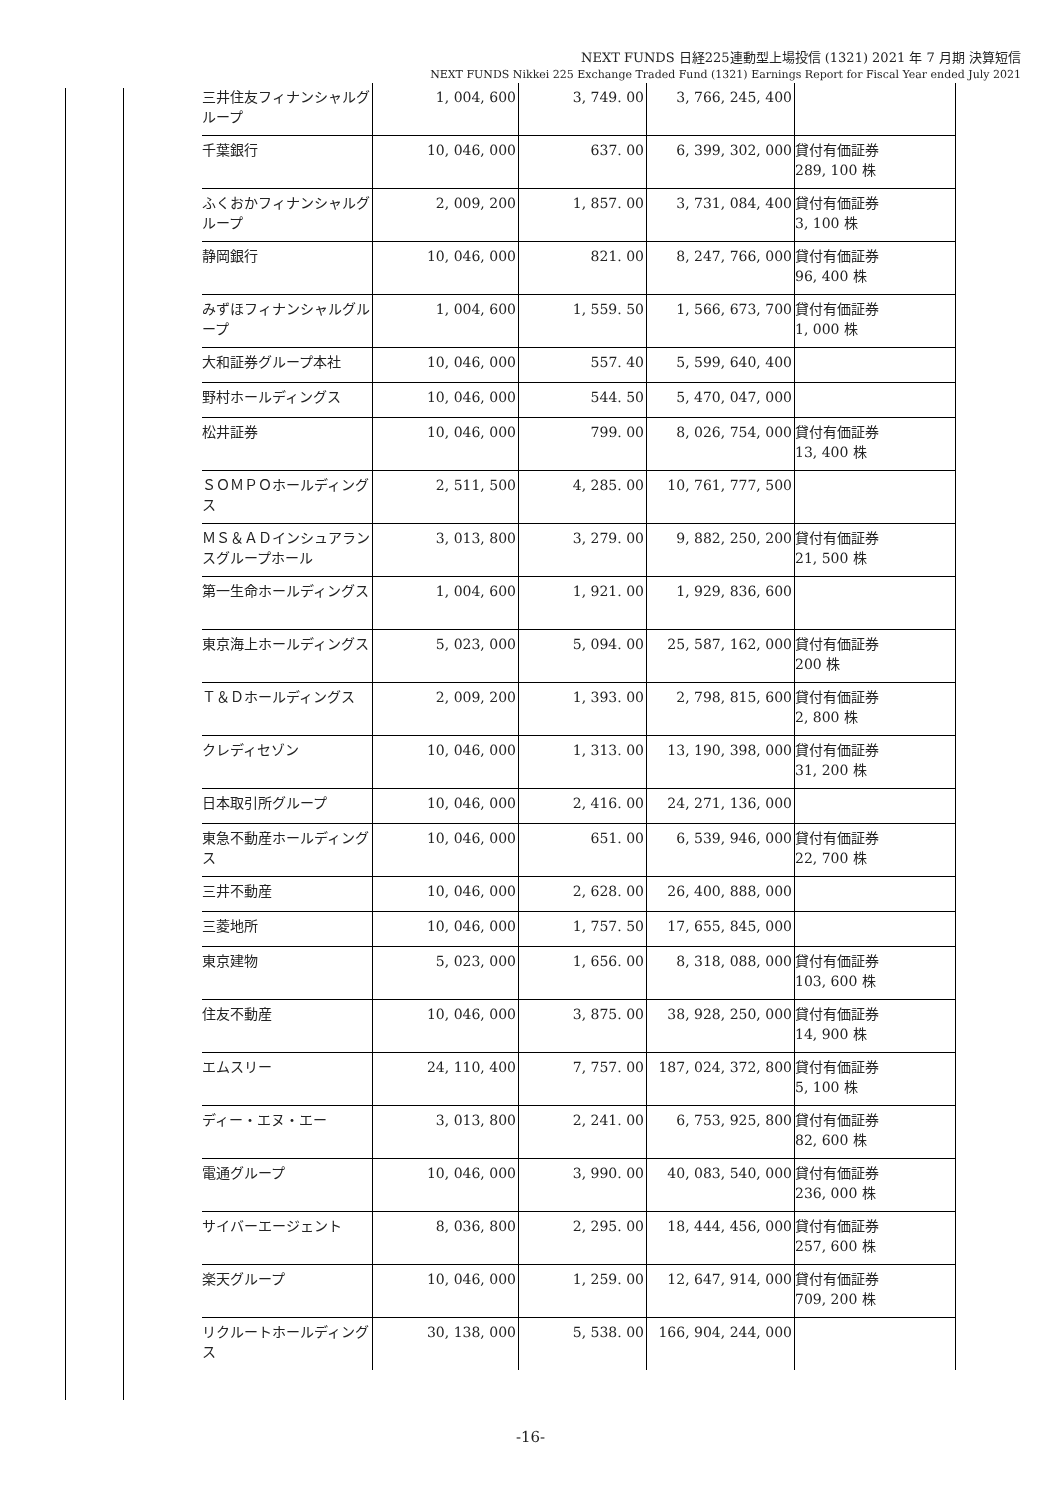NEXT FUNDS 日経225連動型上場投信 (1321) 2021 年 7 月期 決算短信
NEXT FUNDS Nikkei 225 Exchange Traded Fund (1321) Earnings Report for Fiscal Year ended July 2021
| 三井住友フィナンシャルグループ | 1, 004, 600 | 3, 749. 00 | 3, 766, 245, 400 | |
| 千葉銀行 | 10, 046, 000 | 637. 00 | 6, 399, 302, 000 | 貸付有価証券 289, 100 株 |
| ふくおかフィナンシャルグループ | 2, 009, 200 | 1, 857. 00 | 3, 731, 084, 400 | 貸付有価証券 3, 100 株 |
| 静岡銀行 | 10, 046, 000 | 821. 00 | 8, 247, 766, 000 | 貸付有価証券 96, 400 株 |
| みずほフィナンシャルグループ | 1, 004, 600 | 1, 559. 50 | 1, 566, 673, 700 | 貸付有価証券 1, 000 株 |
| 大和証券グループ本社 | 10, 046, 000 | 557. 40 | 5, 599, 640, 400 | |
| 野村ホールディングス | 10, 046, 000 | 544. 50 | 5, 470, 047, 000 | |
| 松井証券 | 10, 046, 000 | 799. 00 | 8, 026, 754, 000 | 貸付有価証券 13, 400 株 |
| ＳＯＭＰＯホールディングス | 2, 511, 500 | 4, 285. 00 | 10, 761, 777, 500 | |
| ＭＳ＆ＡＤインシュアランスグループホール | 3, 013, 800 | 3, 279. 00 | 9, 882, 250, 200 | 貸付有価証券 21, 500 株 |
| 第一生命ホールディングス | 1, 004, 600 | 1, 921. 00 | 1, 929, 836, 600 | |
| 東京海上ホールディングス | 5, 023, 000 | 5, 094. 00 | 25, 587, 162, 000 | 貸付有価証券 200 株 |
| Ｔ＆Ｄホールディングス | 2, 009, 200 | 1, 393. 00 | 2, 798, 815, 600 | 貸付有価証券 2, 800 株 |
| クレディセゾン | 10, 046, 000 | 1, 313. 00 | 13, 190, 398, 000 | 貸付有価証券 31, 200 株 |
| 日本取引所グループ | 10, 046, 000 | 2, 416. 00 | 24, 271, 136, 000 | |
| 東急不動産ホールディングス | 10, 046, 000 | 651. 00 | 6, 539, 946, 000 | 貸付有価証券 22, 700 株 |
| 三井不動産 | 10, 046, 000 | 2, 628. 00 | 26, 400, 888, 000 | |
| 三菱地所 | 10, 046, 000 | 1, 757. 50 | 17, 655, 845, 000 | |
| 東京建物 | 5, 023, 000 | 1, 656. 00 | 8, 318, 088, 000 | 貸付有価証券 103, 600 株 |
| 住友不動産 | 10, 046, 000 | 3, 875. 00 | 38, 928, 250, 000 | 貸付有価証券 14, 900 株 |
| エムスリー | 24, 110, 400 | 7, 757. 00 | 187, 024, 372, 800 | 貸付有価証券 5, 100 株 |
| ディー・エヌ・エー | 3, 013, 800 | 2, 241. 00 | 6, 753, 925, 800 | 貸付有価証券 82, 600 株 |
| 電通グループ | 10, 046, 000 | 3, 990. 00 | 40, 083, 540, 000 | 貸付有価証券 236, 000 株 |
| サイバーエージェント | 8, 036, 800 | 2, 295. 00 | 18, 444, 456, 000 | 貸付有価証券 257, 600 株 |
| 楽天グループ | 10, 046, 000 | 1, 259. 00 | 12, 647, 914, 000 | 貸付有価証券 709, 200 株 |
| リクルートホールディングス | 30, 138, 000 | 5, 538. 00 | 166, 904, 244, 000 | |
-16-